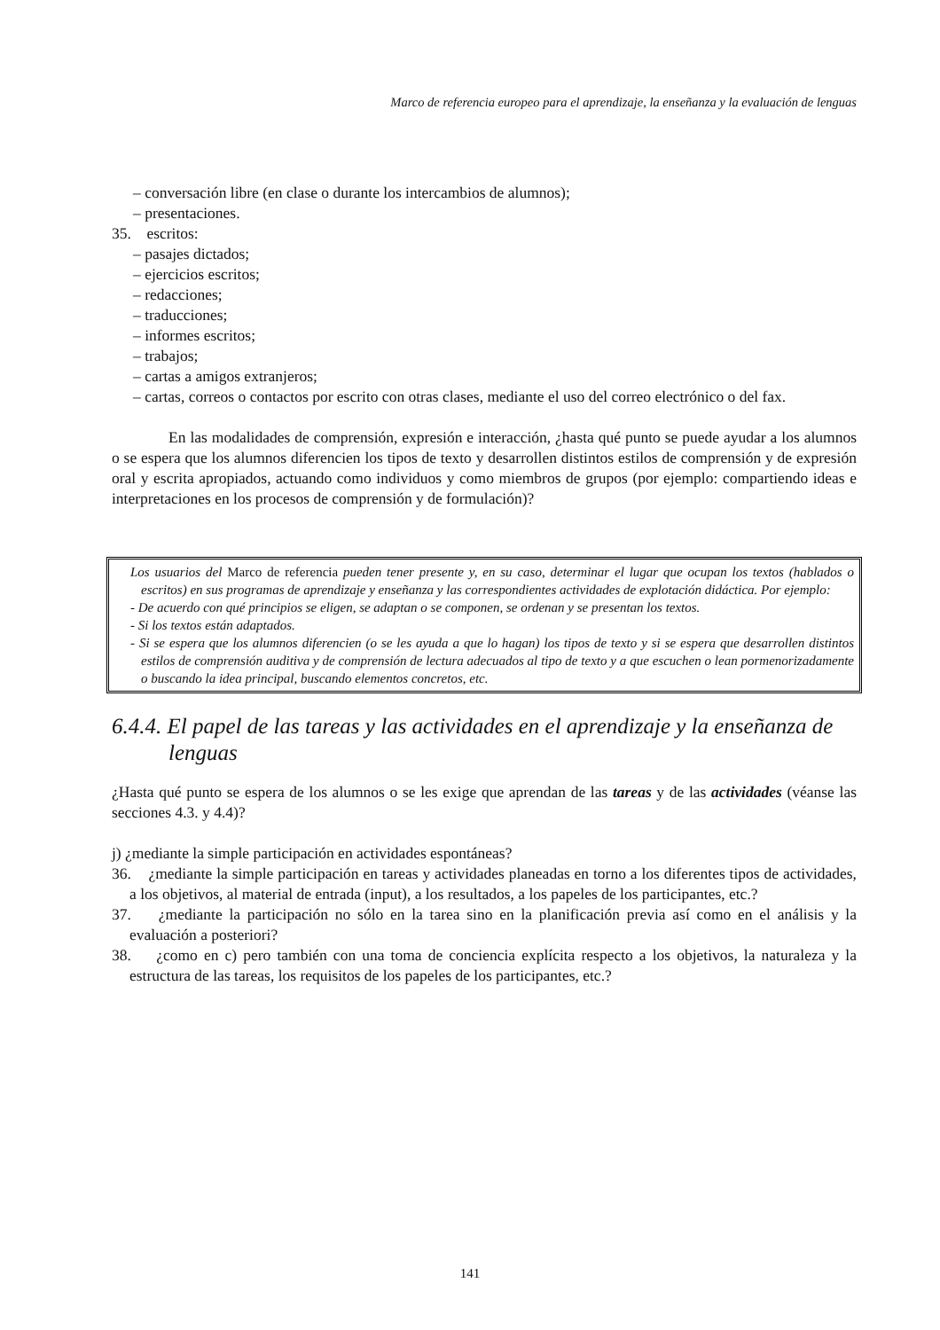Marco de referencia europeo para el aprendizaje, la enseñanza y la evaluación de lenguas
– conversación libre (en clase o durante los intercambios de alumnos);
– presentaciones.
35. escritos:
– pasajes dictados;
– ejercicios escritos;
– redacciones;
– traducciones;
– informes escritos;
– trabajos;
– cartas a amigos extranjeros;
– cartas, correos o contactos por escrito con otras clases, mediante el uso del correo electrónico o del fax.
En las modalidades de comprensión, expresión e interacción, ¿hasta qué punto se puede ayudar a los alumnos o se espera que los alumnos diferencien los tipos de texto y desarrollen distintos estilos de comprensión y de expresión oral y escrita apropiados, actuando como individuos y como miembros de grupos (por ejemplo: compartiendo ideas e interpretaciones en los procesos de comprensión y de formulación)?
Los usuarios del Marco de referencia pueden tener presente y, en su caso, determinar el lugar que ocupan los textos (hablados o escritos) en sus programas de aprendizaje y enseñanza y las correspondientes actividades de explotación didáctica. Por ejemplo:
- De acuerdo con qué principios se eligen, se adaptan o se componen, se ordenan y se presentan los textos.
- Si los textos están adaptados.
- Si se espera que los alumnos diferencien (o se les ayuda a que lo hagan) los tipos de texto y si se espera que desarrollen distintos estilos de comprensión auditiva y de comprensión de lectura adecuados al tipo de texto y a que escuchen o lean pormenorizadamente o buscando la idea principal, buscando elementos concretos, etc.
6.4.4. El papel de las tareas y las actividades en el aprendizaje y la enseñanza de lenguas
¿Hasta qué punto se espera de los alumnos o se les exige que aprendan de las tareas y de las actividades (véanse las secciones 4.3. y 4.4)?
j) ¿mediante la simple participación en actividades espontáneas?
36. ¿mediante la simple participación en tareas y actividades planeadas en torno a los diferentes tipos de actividades, a los objetivos, al material de entrada (input), a los resultados, a los papeles de los participantes, etc.?
37. ¿mediante la participación no sólo en la tarea sino en la planificación previa así como en el análisis y la evaluación a posteriori?
38. ¿como en c) pero también con una toma de conciencia explícita respecto a los objetivos, la naturaleza y la estructura de las tareas, los requisitos de los papeles de los participantes, etc.?
141